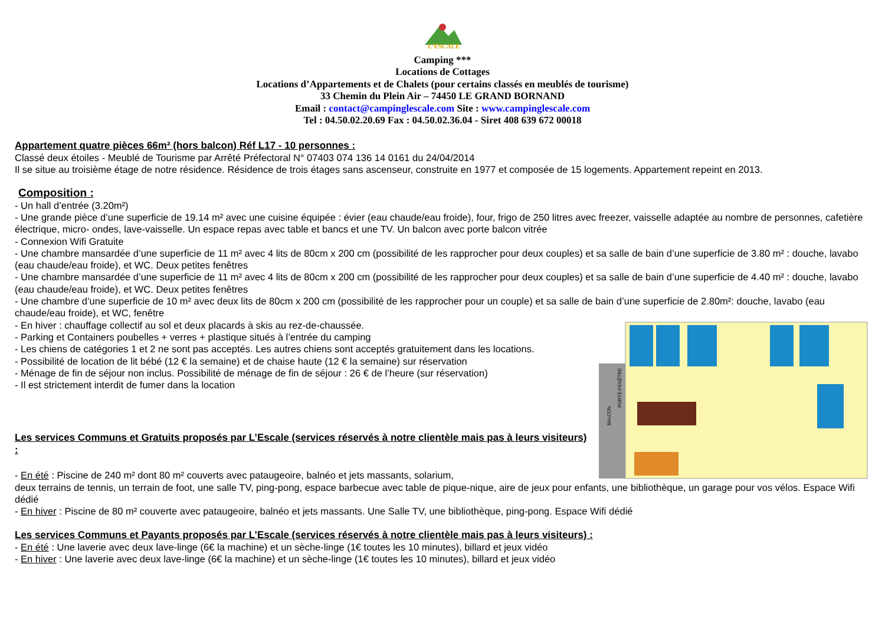L'ESCALE
Camping ***
Locations de Cottages
Locations d’Appartements et de Chalets (pour certains classés en meublés de tourisme)
33 Chemin du Plein Air – 74450 LE GRAND BORNAND
Email : contact@campinglescale.com Site : www.campinglescale.com
Tel : 04.50.02.20.69 Fax : 04.50.02.36.04 - Siret 408 639 672 00018
Appartement quatre pièces 66m² (hors balcon) Réf L17 - 10 personnes :
Classé deux étoiles - Meublé de Tourisme par Arrêté Préfectoral N° 07403 074 136 14 0161 du 24/04/2014
Il se situe au troisième étage de notre résidence. Résidence de trois étages sans ascenseur, construite en 1977 et composée de 15 logements. Appartement repeint en 2013.
Composition :
- Un hall d’entrée (3.20m²)
- Une grande pièce d’une superficie de 19.14 m² avec une cuisine équipée : évier (eau chaude/eau froide), four, frigo de 250 litres avec freezer, vaisselle adaptée au nombre de personnes, cafetière électrique, micro- ondes, lave-vaisselle. Un espace repas avec table et bancs et une TV. Un balcon avec porte balcon vitrée
- Connexion Wifi Gratuite
- Une chambre mansardée d’une superficie de 11 m² avec 4 lits de 80cm x 200 cm (possibilité de les rapprocher pour deux couples) et sa salle de bain d’une superficie de 3.80 m² : douche, lavabo (eau chaude/eau froide), et WC. Deux petites fenêtres
- Une chambre mansardée d’une superficie de 11 m² avec 4 lits de 80cm x 200 cm (possibilité de les rapprocher pour deux couples) et sa salle de bain d’une superficie de 4.40 m² : douche, lavabo (eau chaude/eau froide), et WC. Deux petites fenêtres
- Une chambre d’une superficie de 10 m² avec deux lits de 80cm x 200 cm (possibilité de les rapprocher pour un couple) et sa salle de bain d’une superficie de 2.80m²: douche, lavabo (eau chaude/eau froide), et WC, fenêtre
- En hiver : chauffage collectif au sol et deux placards à skis au rez-de-chaussée.
- Parking et Containers poubelles + verres + plastique situés à l’entrée du camping
- Les chiens de catégories 1 et 2 ne sont pas acceptés. Les autres chiens sont acceptés gratuitement dans les locations.
- Possibilité de location de lit bébé (12 € la semaine) et de chaise haute (12 € la semaine) sur réservation
- Ménage de fin de séjour non inclus. Possibilité de ménage de fin de séjour : 26 € de l’heure (sur réservation)
- Il est strictement interdit de fumer dans la location
Les services Communs et Gratuits proposés par L’Escale (services réservés à notre clientèle mais pas à leurs visiteurs) :
- En été : Piscine de 240 m² dont 80 m² couverts avec pataugeoire, balnéo et jets massants, solarium,
BALCON
PORTE-FENÊTRE
deux terrains de tennis, un terrain de foot, une salle TV, ping-pong, espace barbecue avec table de pique-nique, aire de jeux pour enfants, une bibliothèque, un garage pour vos vélos. Espace Wifi dédié
- En hiver : Piscine de 80 m² couverte avec pataugeoire, balnéo et jets massants. Une Salle TV, une bibliothèque, ping-pong. Espace Wifi dédié
Les services Communs et Payants proposés par L’Escale (services réservés à notre clientèle mais pas à leurs visiteurs) :
- En été : Une laverie avec deux lave-linge (6€ la machine) et un sèche-linge (1€ toutes les 10 minutes), billard et jeux vidéo
- En hiver : Une laverie avec deux lave-linge (6€ la machine) et un sèche-linge (1€ toutes les 10 minutes), billard et jeux vidéo